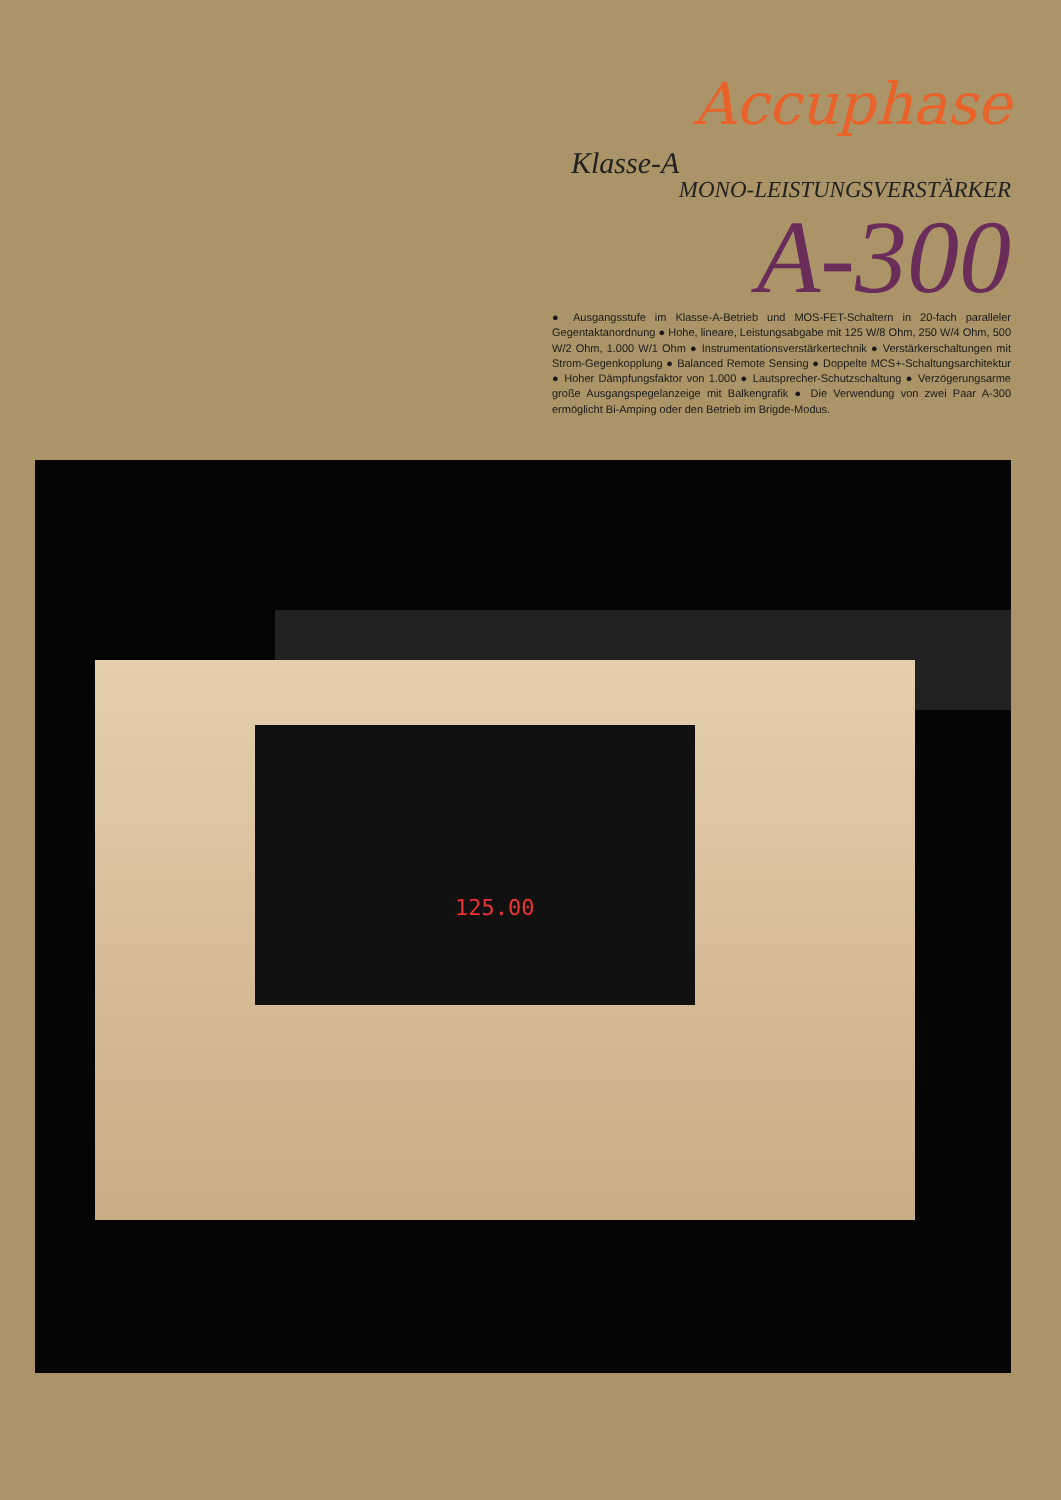Accuphase
Klasse-A
MONO-LEISTUNGSVERSTÄRKER
A-300
● Ausgangsstufe im Klasse-A-Betrieb und MOS-FET-Schaltern in 20-fach paralleler Gegentaktanordnung ● Hohe, lineare, Leistungsabgabe mit 125 W/8 Ohm, 250 W/4 Ohm, 500 W/2 Ohm, 1.000 W/1 Ohm ● Instrumentationsverstärkertechnik ● Verstärkerschal­tungen mit Strom-Gegenkopplung ● Balanced Remote Sensing ● Doppelte MCS+-Schal­tungsarchitektur ● Hoher Dämpfungsfaktor von 1.000 ● Lautsprecher-Schutzschaltung ● Verzögerungsarme große Ausgangspegelanzeige mit Balkengrafik ● Die Verwendung von zwei Paar A-300 ermöglicht Bi-Amping oder den Betrieb im Brigde-Modus.
125.00